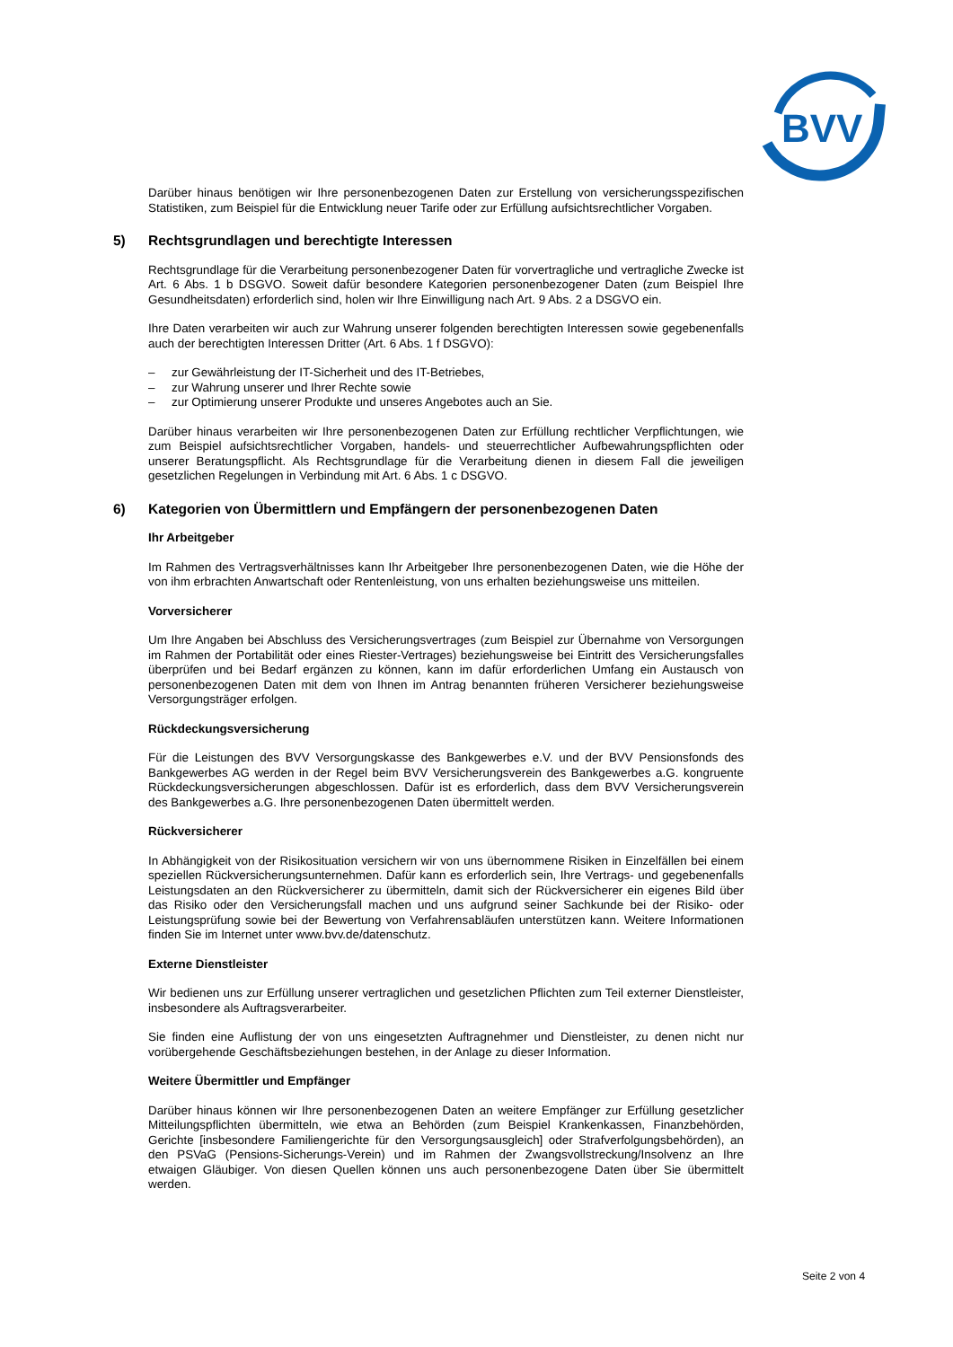BVV
Darüber hinaus benötigen wir Ihre personenbezogenen Daten zur Erstellung von versicherungsspezifischen Statistiken, zum Beispiel für die Entwicklung neuer Tarife oder zur Erfüllung aufsichtsrechtlicher Vorgaben.
5) Rechtsgrundlagen und berechtigte Interessen
Rechtsgrundlage für die Verarbeitung personenbezogener Daten für vorvertragliche und vertragliche Zwecke ist Art. 6 Abs. 1 b DSGVO. Soweit dafür besondere Kategorien personenbezogener Daten (zum Beispiel Ihre Gesundheitsdaten) erforderlich sind, holen wir Ihre Einwilligung nach Art. 9 Abs. 2 a DSGVO ein.
Ihre Daten verarbeiten wir auch zur Wahrung unserer folgenden berechtigten Interessen sowie gegebenenfalls auch der berechtigten Interessen Dritter (Art. 6 Abs. 1 f DSGVO):
– zur Gewährleistung der IT-Sicherheit und des IT-Betriebes,
– zur Wahrung unserer und Ihrer Rechte sowie
– zur Optimierung unserer Produkte und unseres Angebotes auch an Sie.
Darüber hinaus verarbeiten wir Ihre personenbezogenen Daten zur Erfüllung rechtlicher Verpflichtungen, wie zum Beispiel aufsichtsrechtlicher Vorgaben, handels- und steuerrechtlicher Aufbewahrungspflichten oder unserer Beratungspflicht. Als Rechtsgrundlage für die Verarbeitung dienen in diesem Fall die jeweiligen gesetzlichen Regelungen in Verbindung mit Art. 6 Abs. 1 c DSGVO.
6) Kategorien von Übermittlern und Empfängern der personenbezogenen Daten
Ihr Arbeitgeber
Im Rahmen des Vertragsverhältnisses kann Ihr Arbeitgeber Ihre personenbezogenen Daten, wie die Höhe der von ihm erbrachten Anwartschaft oder Rentenleistung, von uns erhalten beziehungsweise uns mitteilen.
Vorversicherer
Um Ihre Angaben bei Abschluss des Versicherungsvertrages (zum Beispiel zur Übernahme von Versorgungen im Rahmen der Portabilität oder eines Riester-Vertrages) beziehungsweise bei Eintritt des Versicherungsfalles überprüfen und bei Bedarf ergänzen zu können, kann im dafür erforderlichen Umfang ein Austausch von personenbezogenen Daten mit dem von Ihnen im Antrag benannten früheren Versicherer beziehungsweise Versorgungsträger erfolgen.
Rückdeckungsversicherung
Für die Leistungen des BVV Versorgungskasse des Bankgewerbes e.V. und der BVV Pensionsfonds des Bankgewerbes AG werden in der Regel beim BVV Versicherungsverein des Bankgewerbes a.G. kongruente Rückdeckungsversicherungen abgeschlossen. Dafür ist es erforderlich, dass dem BVV Versicherungsverein des Bankgewerbes a.G. Ihre personenbezogenen Daten übermittelt werden.
Rückversicherer
In Abhängigkeit von der Risikosituation versichern wir von uns übernommene Risiken in Einzelfällen bei einem speziellen Rückversicherungsunternehmen. Dafür kann es erforderlich sein, Ihre Vertrags- und gegebenenfalls Leistungsdaten an den Rückversicherer zu übermitteln, damit sich der Rückversicherer ein eigenes Bild über das Risiko oder den Versicherungsfall machen und uns aufgrund seiner Sachkunde bei der Risiko- oder Leistungsprüfung sowie bei der Bewertung von Verfahrensabläufen unterstützen kann. Weitere Informationen finden Sie im Internet unter www.bvv.de/datenschutz.
Externe Dienstleister
Wir bedienen uns zur Erfüllung unserer vertraglichen und gesetzlichen Pflichten zum Teil externer Dienstleister, insbesondere als Auftragsverarbeiter.
Sie finden eine Auflistung der von uns eingesetzten Auftragnehmer und Dienstleister, zu denen nicht nur vorübergehende Geschäftsbeziehungen bestehen, in der Anlage zu dieser Information.
Weitere Übermittler und Empfänger
Darüber hinaus können wir Ihre personenbezogenen Daten an weitere Empfänger zur Erfüllung gesetzlicher Mitteilungspflichten übermitteln, wie etwa an Behörden (zum Beispiel Krankenkassen, Finanzbehörden, Gerichte [insbesondere Familiengerichte für den Versorgungsausgleich] oder Strafverfolgungsbehörden), an den PSVaG (Pensions-Sicherungs-Verein) und im Rahmen der Zwangsvollstreckung/Insolvenz an Ihre etwaigen Gläubiger. Von diesen Quellen können uns auch personenbezogene Daten über Sie übermittelt werden.
Seite 2 von 4